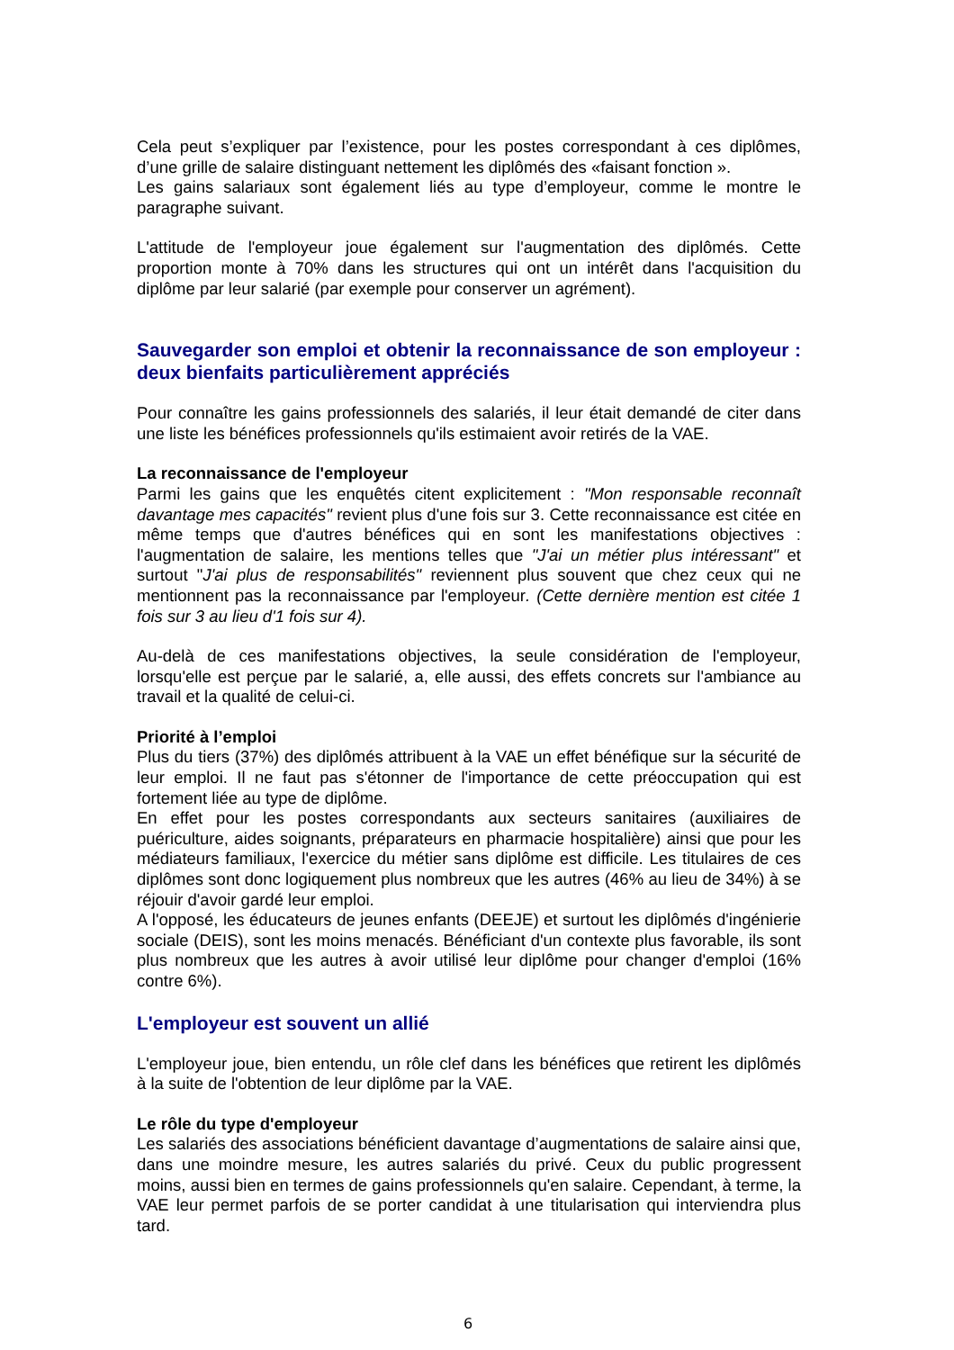Cela peut s’expliquer par l’existence, pour les postes correspondant à ces diplômes, d’une grille de salaire distinguant nettement les diplômés des «faisant fonction ».
Les gains salariaux sont également liés au type d’employeur, comme le montre le paragraphe suivant.
L'attitude de l'employeur joue également sur l'augmentation des diplômés. Cette proportion monte à 70% dans les structures qui ont un intérêt dans l'acquisition du diplôme par leur salarié (par exemple pour conserver un agrément).
Sauvegarder son emploi et obtenir la reconnaissance de son employeur : deux bienfaits particulièrement appréciés
Pour connaître les gains professionnels des salariés, il leur était demandé de citer dans une liste les bénéfices professionnels qu'ils estimaient avoir retirés de la VAE.
La reconnaissance de l'employeur
Parmi les gains que les enquêtés citent explicitement : "Mon responsable reconnaît davantage mes capacités" revient plus d'une fois sur 3. Cette reconnaissance est citée en même temps que d'autres bénéfices qui en sont les manifestations objectives : l'augmentation de salaire, les mentions telles que "J'ai un métier plus intéressant" et surtout "J'ai plus de responsabilités" reviennent plus souvent que chez ceux qui ne mentionnent pas la reconnaissance par l'employeur. (Cette dernière mention est citée 1 fois sur 3 au lieu d'1 fois sur 4).
Au-delà de ces manifestations objectives, la seule considération de l'employeur, lorsqu'elle est perçue par le salarié, a, elle aussi, des effets concrets sur l'ambiance au travail et la qualité de celui-ci.
Priorité à l’emploi
Plus du tiers (37%) des diplômés attribuent à la VAE un effet bénéfique sur la sécurité de leur emploi. Il ne faut pas s'étonner de l'importance de cette préoccupation qui est fortement liée au type de diplôme.
En effet pour les postes correspondants aux secteurs sanitaires (auxiliaires de puériculture, aides soignants, préparateurs en pharmacie hospitalière) ainsi que pour les médiateurs familiaux, l'exercice du métier sans diplôme est difficile. Les titulaires de ces diplômes sont donc logiquement plus nombreux que les autres (46% au lieu de 34%) à se réjouir d'avoir gardé leur emploi.
A l'opposé, les éducateurs de jeunes enfants (DEEJE) et surtout les diplômés d'ingénierie sociale (DEIS), sont les moins menacés. Bénéficiant d'un contexte plus favorable, ils sont plus nombreux que les autres à avoir utilisé leur diplôme pour changer d'emploi (16% contre 6%).
L'employeur est souvent un allié
L'employeur joue, bien entendu, un rôle clef dans les bénéfices que retirent les diplômés à la suite de l'obtention de leur diplôme par la VAE.
Le rôle du type d'employeur
Les salariés des associations bénéficient davantage d’augmentations de salaire ainsi que, dans une moindre mesure, les autres salariés du privé. Ceux du public progressent moins, aussi bien en termes de gains professionnels qu'en salaire. Cependant, à terme, la VAE leur permet parfois de se porter candidat à une titularisation qui interviendra plus tard.
6